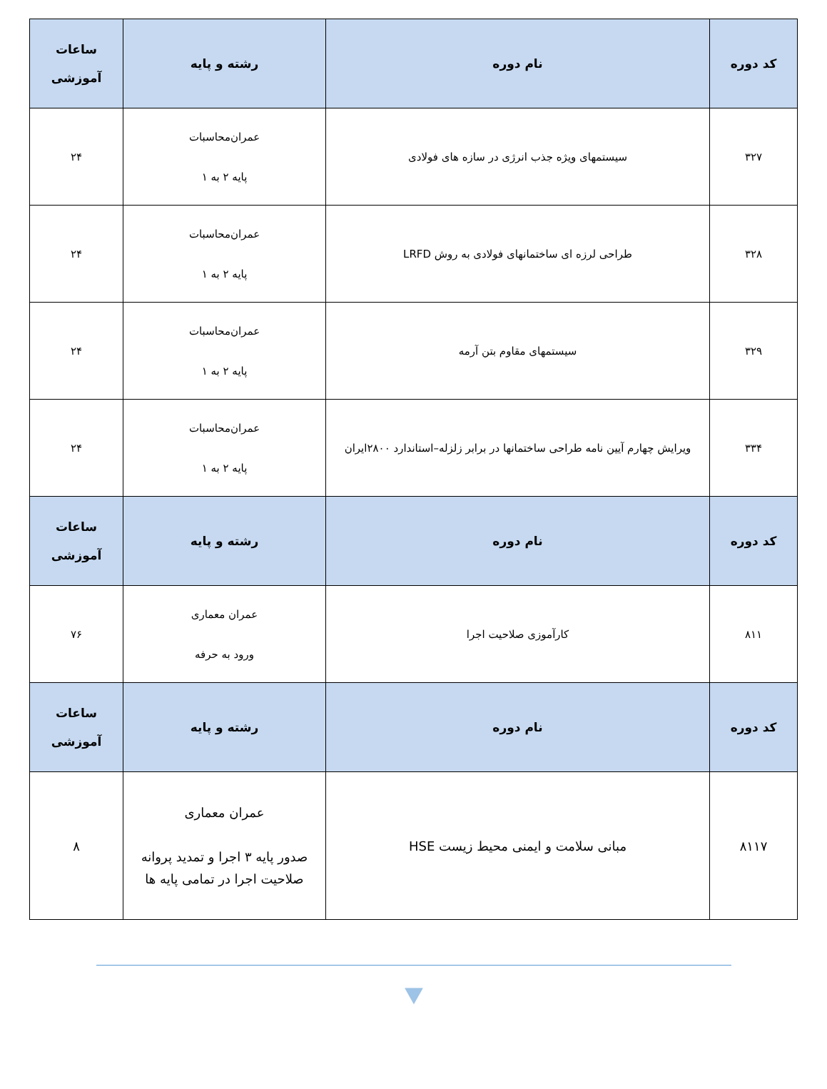| کد دوره | نام دوره | رشته و پایه | ساعات آموزشی |
| --- | --- | --- | --- |
| ۳۲۷ | سیستمهای ویژه جذب انرژی در سازه های فولادی | عمران‌محاسبات پایه ۲ به ۱ | ۲۴ |
| ۳۲۸ | طراحی لرزه ای ساختمانهای فولادی به روش LRFD | عمران‌محاسبات پایه ۲ به ۱ | ۲۴ |
| ۳۲۹ | سیستمهای مقاوم بتن آرمه | عمران‌محاسبات پایه ۲ به ۱ | ۲۴ |
| ۳۳۴ | ویرایش چهارم آیین نامه طراحی ساختمانها در برابر زلزله–استاندارد ۲۸۰۰ایران | عمران‌محاسبات پایه ۲ به ۱ | ۲۴ |
| کد دوره | نام دوره | رشته و پایه | ساعات آموزشی |
| ۸۱۱ | کارآموزی صلاحیت اجرا | عمران معماری ورود به حرفه | ۷۶ |
| کد دوره | نام دوره | رشته و پایه | ساعات آموزشی |
| ۸۱۱۷ | مبانی سلامت و ایمنی محیط زیست HSE | عمران معماری صدور پایه ۳ اجرا و تمدید پروانه صلاحیت اجرا در تمامی پایه ها | ۸ |
⯆